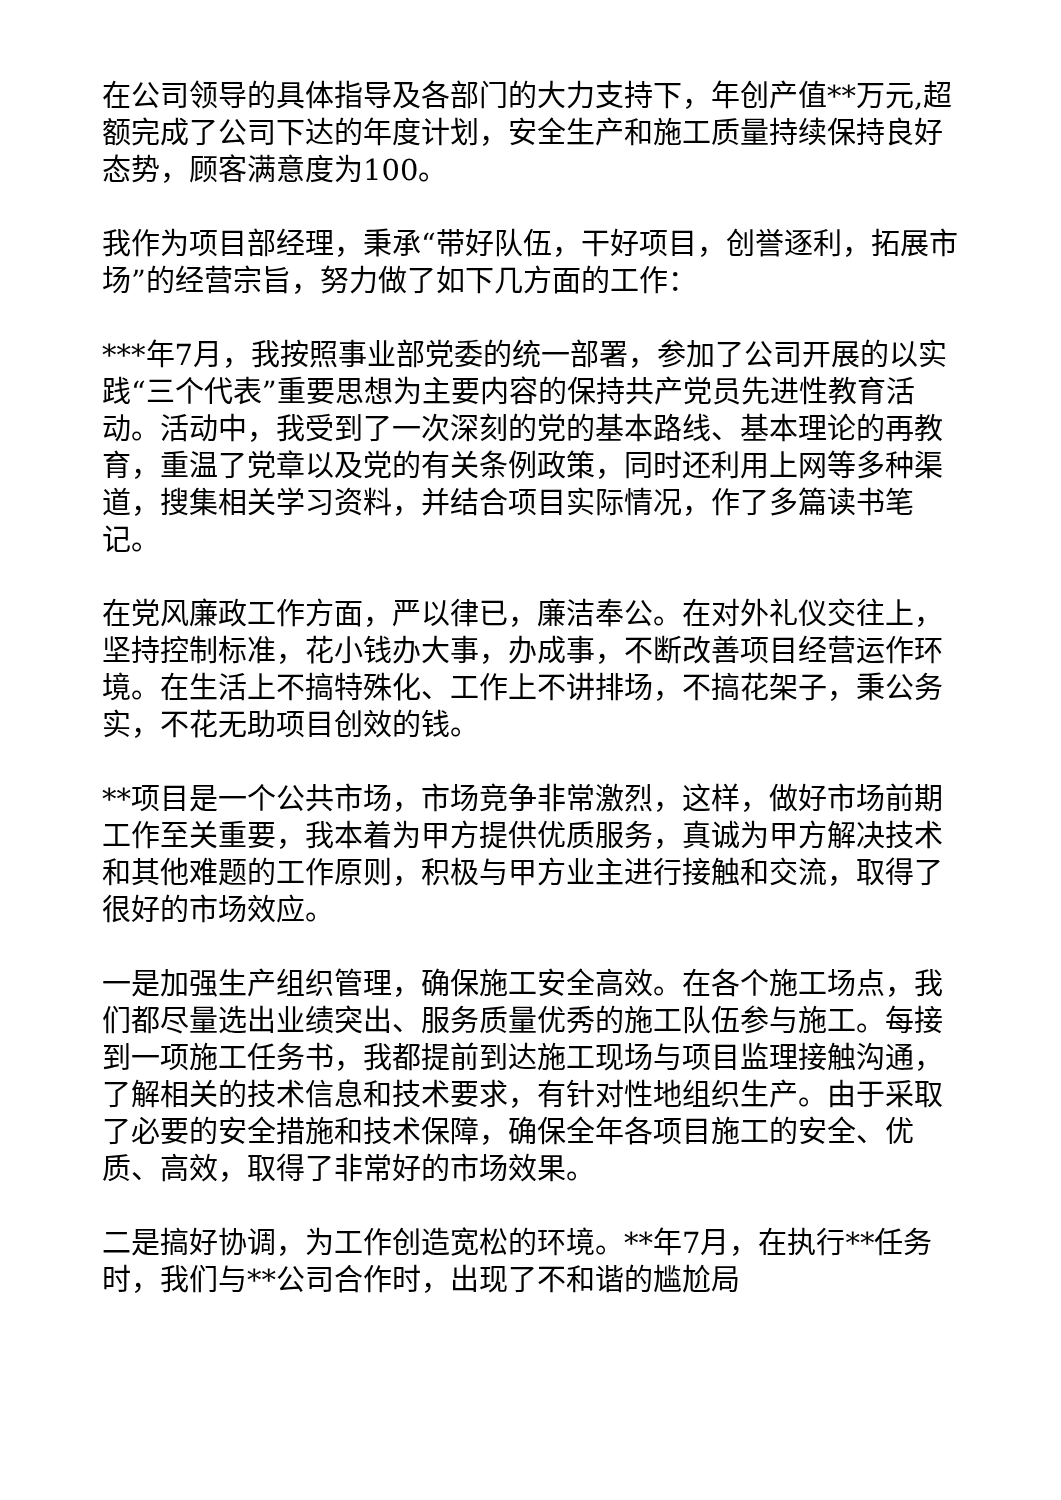在公司领导的具体指导及各部门的大力支持下，年创产值**万元,超额完成了公司下达的年度计划，安全生产和施工质量持续保持良好态势，顾客满意度为100。
我作为项目部经理，秉承“带好队伍，干好项目，创誉逐利，拓展市场”的经营宗旨，努力做了如下几方面的工作：
***年7月，我按照事业部党委的统一部署，参加了公司开展的以实践“三个代表”重要思想为主要内容的保持共产党员先进性教育活动。活动中，我受到了一次深刻的党的基本路线、基本理论的再教育，重温了党章以及党的有关条例政策，同时还利用上网等多种渠道，搜集相关学习资料，并结合项目实际情况，作了多篇读书笔记。
在党风廉政工作方面，严以律已，廉洁奉公。在对外礼仪交往上，坚持控制标准，花小钱办大事，办成事，不断改善项目经营运作环境。在生活上不搞特殊化、工作上不讲排场，不搞花架子，秉公务实，不花无助项目创效的钱。
**项目是一个公共市场，市场竞争非常激烈，这样，做好市场前期工作至关重要，我本着为甲方提供优质服务，真诚为甲方解决技术和其他难题的工作原则，积极与甲方业主进行接触和交流，取得了很好的市场效应。
一是加强生产组织管理，确保施工安全高效。在各个施工场点，我们都尽量选出业绩突出、服务质量优秀的施工队伍参与施工。每接到一项施工任务书，我都提前到达施工现场与项目监理接触沟通，了解相关的技术信息和技术要求，有针对性地组织生产。由于采取了必要的安全措施和技术保障，确保全年各项目施工的安全、优质、高效，取得了非常好的市场效果。
二是搞好协调，为工作创造宽松的环境。**年7月，在执行**任务时，我们与**公司合作时，出现了不和谐的尴尬局